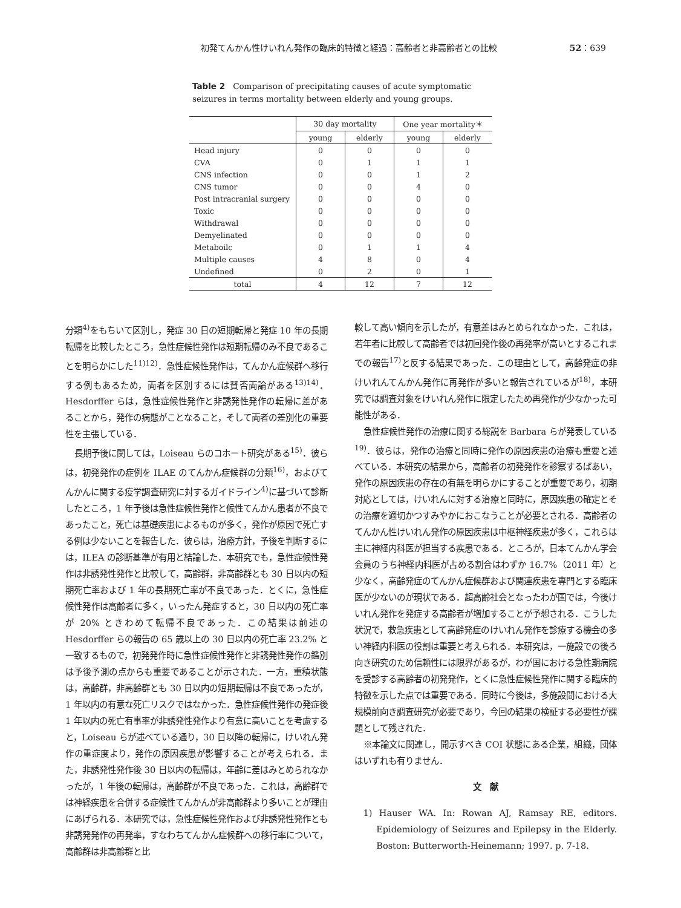初発てんかん性けいれん発作の臨床的特徴と経過：高齢者と非高齢者との比較 52：639
Table 2　Comparison of precipitating causes of acute symptomatic seizures in terms mortality between elderly and young groups.
| | 30 day mortality | | One year mortality＊ | |
| --- | --- | --- | --- | --- |
| | young | elderly | young | elderly |
| Head injury | 0 | 0 | 0 | 0 |
| CVA | 0 | 1 | 1 | 1 |
| CNS infection | 0 | 0 | 1 | 2 |
| CNS tumor | 0 | 0 | 4 | 0 |
| Post intracranial surgery | 0 | 0 | 0 | 0 |
| Toxic | 0 | 0 | 0 | 0 |
| Withdrawal | 0 | 0 | 0 | 0 |
| Demyelinated | 0 | 0 | 0 | 0 |
| Metaboilc | 0 | 1 | 1 | 4 |
| Multiple causes | 4 | 8 | 0 | 4 |
| Undefined | 0 | 2 | 0 | 1 |
| total | 4 | 12 | 7 | 12 |
分類<sup>4)</sup>をもちいて区別し，発症 30 日の短期転帰と発症 10 年の長期転帰を比較したところ，急性症候性発作は短期転帰のみ不良であることを明らかにした<sup>11)12)</sup>．急性症候性発作は，てんかん症候群へ移行する例もあるため，両者を区別するには賛否両論がある<sup>13)14)</sup>．Hesdorffer らは，急性症候性発作と非誘発性発作の転帰に差があることから，発作の病態がことなること，そして両者の差別化の重要性を主張している．
長期予後に関しては，Loiseau らのコホート研究がある<sup>15)</sup>．彼らは，初発発作の症例を ILAE のてんかん症候群の分類<sup>16)</sup>，およびてんかんに関する疫学調査研究に対するガイドライン<sup>4)</sup>に基づいて診断したところ，1 年予後は急性症候性発作と候性てんかん患者が不良であったこと，死亡は基礎疾患によるものが多く，発作が原因で死亡する例は少ないことを報告した．彼らは，治療方針，予後を判断するには，ILEA の診断基準が有用と結論した．本研究でも，急性症候性発作は非誘発性発作と比較して，高齢群，非高齢群とも 30 日以内の短期死亡率および 1 年の長期死亡率が不良であった．とくに，急性症候性発作は高齢者に多く，いったん発症すると，30 日以内の死亡率が 20% ときわめて転帰不良であった．この結果は前述の Hesdorffer らの報告の 65 歳以上の 30 日以内の死亡率 23.2% と一致するもので，初発発作時に急性症候性発作と非誘発性発作の鑑別は予後予測の点からも重要であることが示された．一方，重積状態は，高齢群，非高齢群とも 30 日以内の短期転帰は不良であったが，1 年以内の有意な死亡リスクではなかった．急性症候性発作の発症後 1 年以内の死亡有事率が非誘発性発作より有意に高いことを考慮すると，Loiseau らが述べている通り，30 日以降の転帰に，けいれん発作の重症度より，発作の原因疾患が影響することが考えられる．また，非誘発性発作後 30 日以内の転帰は，年齢に差はみとめられなかったが，1 年後の転帰は，高齢群が不良であった．これは，高齢群では神経疾患を合併する症候性てんかんが非高齢群より多いことが理由にあげられる．本研究では，急性症候性発作および非誘発性発作とも非誘発発作の再発率，すなわちてんかん症候群への移行率について，高齢群は非高齢群と比
較して高い傾向を示したが，有意差はみとめられなかった．これは，若年者に比較して高齢者では初回発作後の再発率が高いとするこれまでの報告<sup>17)</sup>と反する結果であった．この理由として，高齢発症の非けいれんてんかん発作に再発作が多いと報告されているが<sup>18)</sup>，本研究では調査対象をけいれん発作に限定したため再発作が少なかった可能性がある．
急性症候性発作の治療に関する総説を Barbara らが発表している<sup>19)</sup>．彼らは，発作の治療と同時に発作の原因疾患の治療も重要と述べている．本研究の結果から，高齢者の初発発作を診察するばあい，発作の原因疾患の存在の有無を明らかにすることが重要であり，初期対応としては，けいれんに対する治療と同時に，原因疾患の確定とその治療を適切かつすみやかにおこなうことが必要とされる．高齢者のてんかん性けいれん発作の原因疾患は中枢神経疾患が多く，これらは主に神経内科医が担当する疾患である．ところが，日本てんかん学会会員のうち神経内科医が占める割合はわずか 16.7%（2011 年）と少なく，高齢発症のてんかん症候群および関連疾患を専門とする臨床医が少ないのが現状である．超高齢社会となったわが国では，今後けいれん発作を発症する高齢者が増加することが予想される．こうした状況で，救急疾患として高齢発症のけいれん発作を診療する機会の多い神経内科医の役割は重要と考えられる．本研究は，一施設での後ろ向き研究のため信頼性には限界があるが，わが国における急性期病院を受診する高齢者の初発発作，とくに急性症候性発作に関する臨床的特徴を示した点では重要である．同時に今後は，多施設間における大規模前向き調査研究が必要であり，今回の結果の検証する必要性が課題として残された．
※本論文に関連し，開示すべき COI 状態にある企業，組織，団体はいずれも有りません．
文　献
1) Hauser WA. In: Rowan AJ, Ramsay RE, editors. Epidemiology of Seizures and Epilepsy in the Elderly. Boston: Butterworth-Heinemann; 1997. p. 7-18.